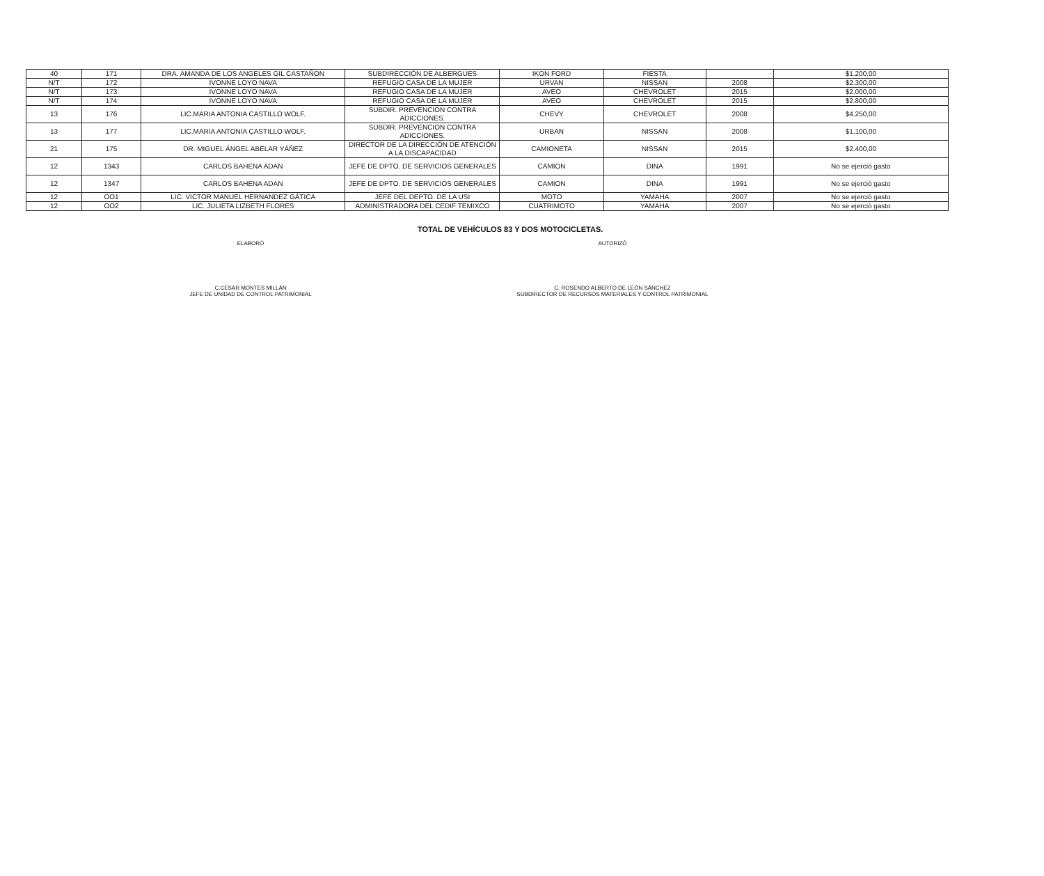| 40 | 171 | DRA. AMANDA DE LOS ANGELES GIL CASTAÑON | SUBDIRECCIÓN DE ALBERGUES | IKON FORD | FIESTA | | $1.200,00 |
| N/T | 172 | IVONNE LOYO NAVA | REFUGIO CASA DE LA MUJER | URVAN | NISSAN | 2008 | $2.300,00 |
| N/T | 173 | IVONNE LOYO NAVA | REFUGIO CASA DE LA MUJER | AVEO | CHEVROLET | 2015 | $2.000,00 |
| N/T | 174 | IVONNE LOYO NAVA | REFUGIO CASA DE LA MUJER | AVEO | CHEVROLET | 2015 | $2.800,00 |
| 13 | 176 | LIC.MARIA ANTONIA CASTILLO WOLF. | SUBDIR. PREVENCION CONTRA ADICCIONES. | CHEVY | CHEVROLET | 2008 | $4.250,00 |
| 13 | 177 | LIC.MARIA ANTONIA CASTILLO WOLF. | SUBDIR. PREVENCION CONTRA ADICCIONES. | URBAN | NISSAN | 2008 | $1.100,00 |
| 21 | 175 | DR. MIGUEL ÁNGEL ABELAR YÁÑEZ | DIRECTOR DE LA DIRECCIÓN DE ATENCIÓN A LA DISCAPACIDAD | CAMIONETA | NISSAN | 2015 | $2.400,00 |
| 12 | 1343 | CARLOS BAHENA ADAN | JEFE DE DPTO. DE SERVICIOS GENERALES | CAMION | DINA | 1991 | No se ejerció gasto |
| 12 | 1347 | CARLOS BAHENA ADAN | JEFE DE DPTO. DE SERVICIOS GENERALES | CAMION | DINA | 1991 | No se ejerció gasto |
| 12 | OO1 | LIC. VICTOR MANUEL HERNANDEZ GÁTICA | JEFE DEL DEPTO. DE LA USI | MOTO | YAMAHA | 2007 | No se ejerció gasto |
| 12 | OO2 | LIC. JULIETA LIZBETH FLORES | ADMINISTRADORA DEL CEDIF TEMIXCO | CUATRIMOTO | YAMAHA | 2007 | No se ejerció gasto |
TOTAL DE VEHÍCULOS 83 Y DOS MOTOCICLETAS.
ELABORÓ
C.CESAR MONTES MILLÁN
JEFE DE UNIDAD DE CONTROL PATRIMONIAL
AUTORIZÓ
C. ROSENDO ALBERTO DE LEÓN SÁNCHEZ
SUBDIRECTOR DE RECURSOS MATERIALES Y CONTROL PATRIMONIAL